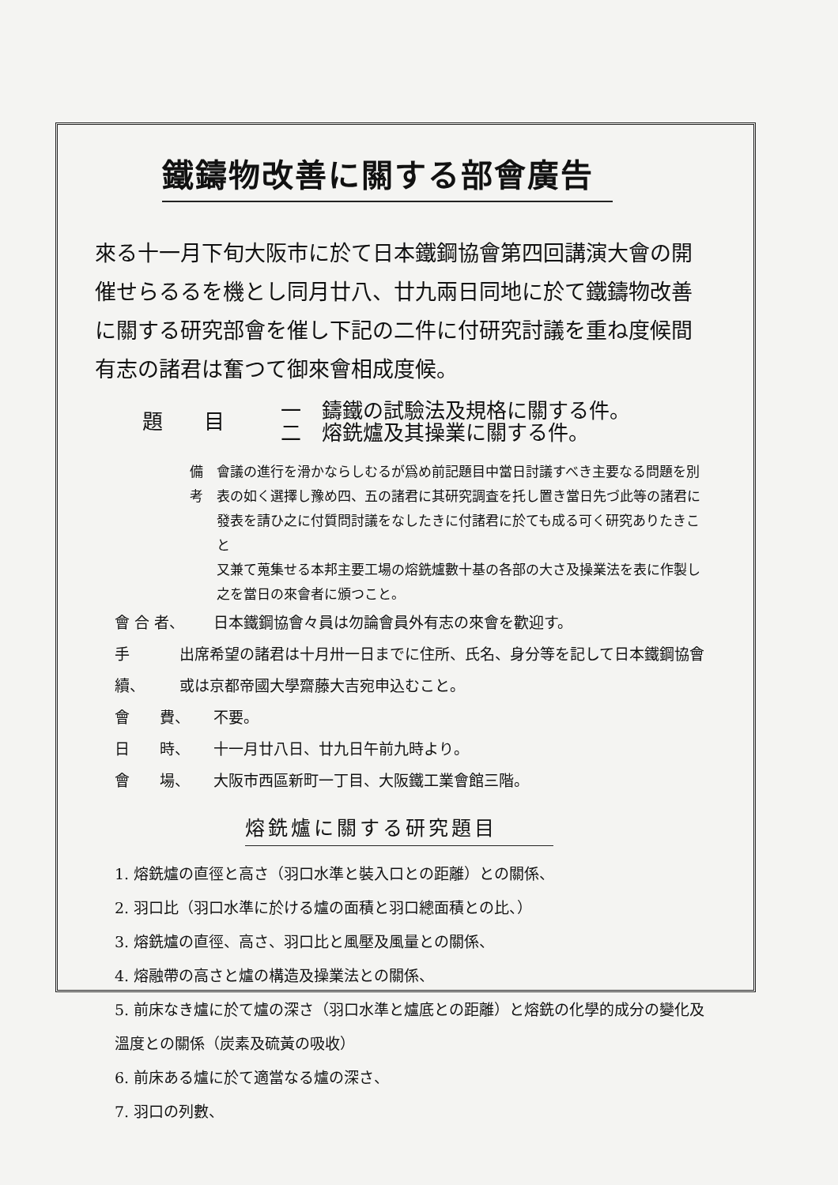鐵鑄物改善に關する部會廣告
來る十一月下旬大阪市に於て日本鐵鋼協會第四回講演大會の開催せらるるを機とし同月廿八、廿九兩日同地に於て鐵鑄物改善に關する研究部會を催し下記の二件に付研究討議を重ね度候間有志の諸君は奮つて御來會相成度候。
題　　目
一　鑄鐵の試驗法及規格に關する件。
二　熔銑爐及其操業に關する件。
備　考 會議の進行を滑かならしむるが爲め前記題目中當日討議すべき主要なる問題を別表の如く選擇し豫め四、五の諸君に其研究調査を托し置き當日先づ此等の諸君に發表を請ひ之に付質問討議をなしたきに付諸君に於ても成る可く研究ありたきこと
又兼て蒐集せる本邦主要工場の熔銑爐數十基の各部の大さ及操業法を表に作製し之を當日の來會者に頒つこと。
會 合 者、 日本鐵鋼協會々員は勿論會員外有志の來會を歡迎す。
手　　續、 出席希望の諸君は十月卅一日までに住所、氏名、身分等を記して日本鐵鋼協會或は京都帝國大學齋藤大吉宛申込むこと。
會　　費、 不要。
日　　時、 十一月廿八日、廿九日午前九時より。
會　　場、 大阪市西區新町一丁目、大阪鐵工業會館三階。
熔銑爐に關する研究題目
1. 熔銑爐の直徑と高さ（羽口水準と裝入口との距離）との關係、
2. 羽口比（羽口水準に於ける爐の面積と羽口總面積との比、）
3. 熔銑爐の直徑、高さ、羽口比と風壓及風量との關係、
4. 熔融帶の高さと爐の構造及操業法との關係、
5. 前床なき爐に於て爐の深さ（羽口水準と爐底との距離）と熔銑の化學的成分の變化及溫度との關係（炭素及硫黃の吸收）
6. 前床ある爐に於て適當なる爐の深さ、
7. 羽口の列數、